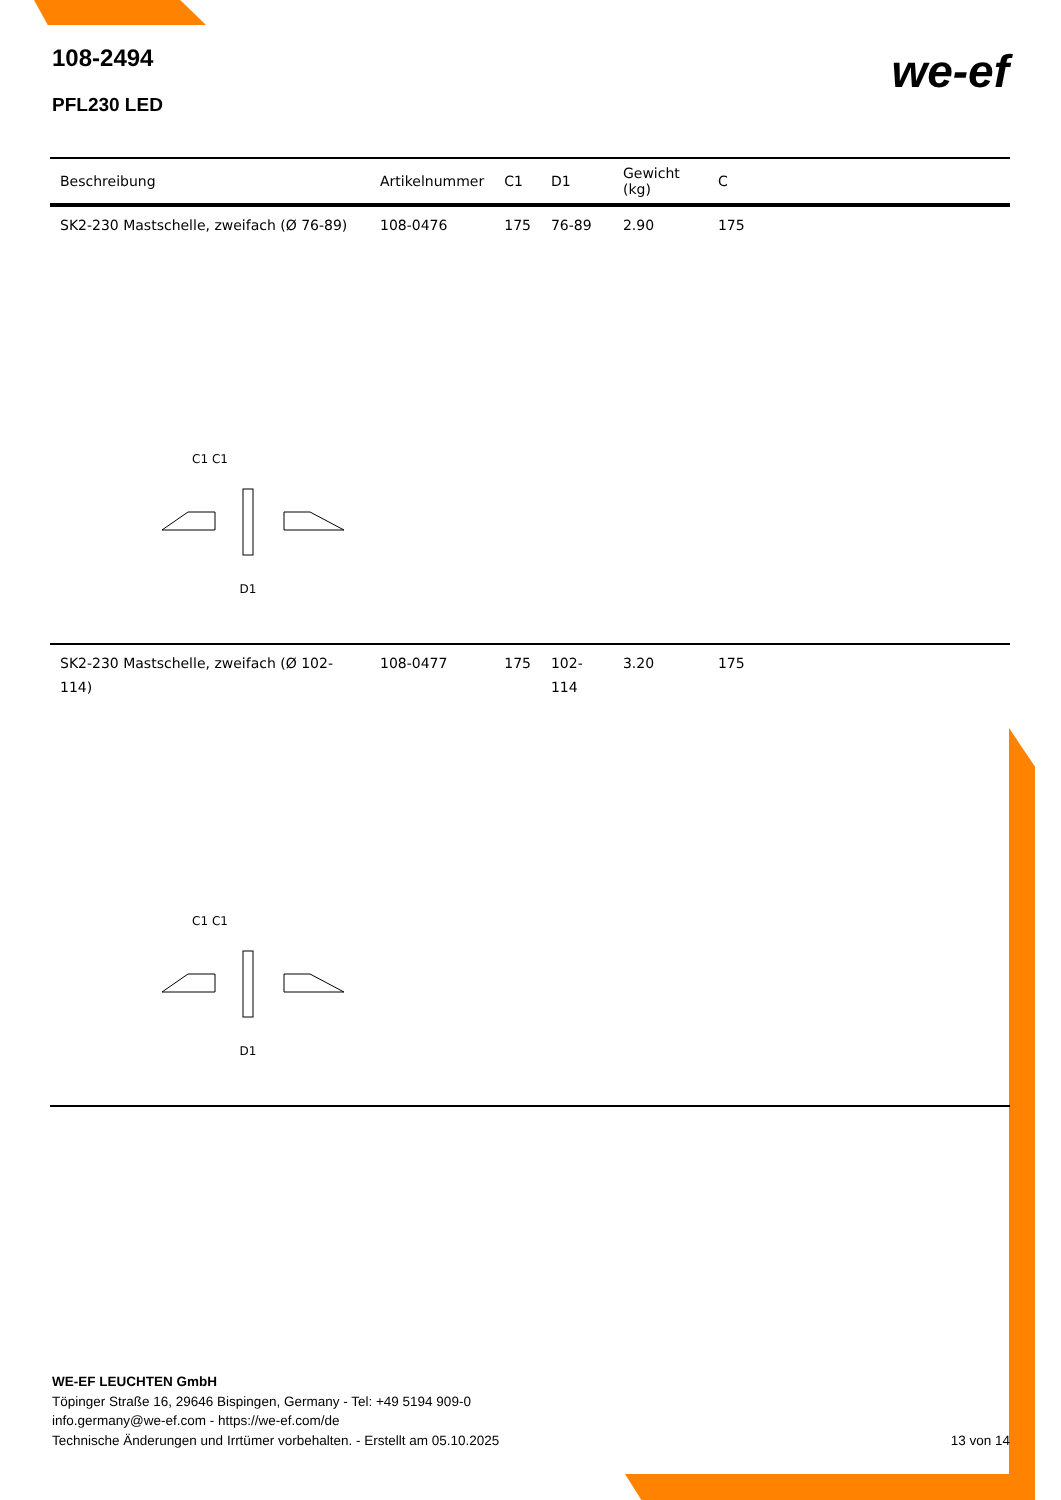108-2494
PFL230 LED
we-ef
| Beschreibung | Artikelnummer | C1 | D1 | Gewicht (kg) | C |
| --- | --- | --- | --- | --- | --- |
| SK2-230 Mastschelle, zweifach (Ø 76-89) C1 C1 D1 | 108-0476 | 175 | 76-89 | 2.90 | 175 |
| SK2-230 Mastschelle, zweifach (Ø 102-114) C1 C1 D1 | 108-0477 | 175 | 102-114 | 3.20 | 175 |
WE-EF LEUCHTEN GmbH
Töpinger Straße 16, 29646 Bispingen, Germany - Tel: +49 5194 909-0
info.germany@we-ef.com - https://we-ef.com/de
Technische Änderungen und Irrtümer vorbehalten. - Erstellt am 05.10.2025
13 von 14